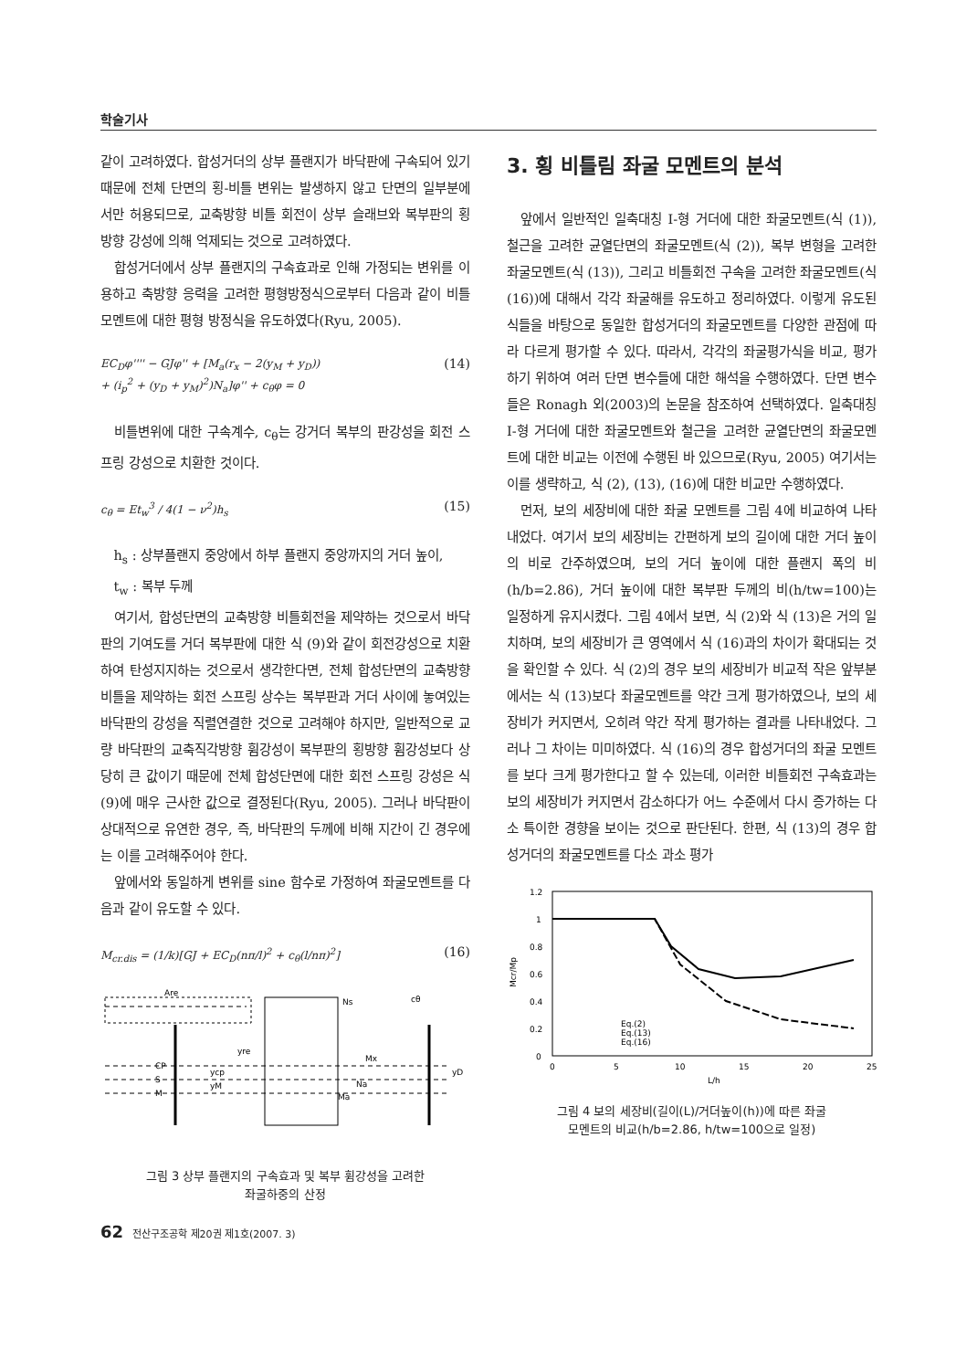학술기사
같이 고려하였다. 합성거더의 상부 플랜지가 바닥판에 구속되어 있기 때문에 전체 단면의 횡-비틀 변위는 발생하지 않고 단면의 일부분에서만 허용되므로, 교축방향 비틀 회전이 상부 슬래브와 복부판의 횡방향 강성에 의해 억제되는 것으로 고려하였다.
합성거더에서 상부 플랜지의 구속효과로 인해 가정되는 변위를 이용하고 축방향 응력을 고려한 평형방정식으로부터 다음과 같이 비틀모멘트에 대한 평형 방정식을 유도하였다(Ryu, 2005).
EC<sub>D</sub>φ'''' − GJφ'' + [M<sub>a</sub>(r<sub>x</sub> − 2(y<sub>M</sub> + y<sub>D</sub>))
+ (i<sub>p</sub><sup>2</sup> + (y<sub>D</sub> + y<sub>M</sub>)<sup>2</sup>)N<sub>a</sub>]φ'' + c<sub>θ</sub>φ = 0
(14)
비틀변위에 대한 구속계수, c<sub>θ</sub>는 강거더 복부의 판강성을 회전 스프링 강성으로 치환한 것이다.
c<sub>θ</sub> = Et<sub>w</sub><sup>3</sup> / 4(1 − ν<sup>2</sup>)h<sub>s</sub>
(15)
h<sub>s</sub> : 상부플랜지 중앙에서 하부 플랜지 중앙까지의 거더 높이,
t<sub>w</sub> : 복부 두께
여기서, 합성단면의 교축방향 비틀회전을 제약하는 것으로서 바닥판의 기여도를 거더 복부판에 대한 식 (9)와 같이 회전강성으로 치환하여 탄성지지하는 것으로서 생각한다면, 전체 합성단면의 교축방향 비틀을 제약하는 회전 스프링 상수는 복부판과 거더 사이에 놓여있는 바닥판의 강성을 직렬연결한 것으로 고려해야 하지만, 일반적으로 교량 바닥판의 교축직각방향 휨강성이 복부판의 횡방향 휨강성보다 상당히 큰 값이기 때문에 전체 합성단면에 대한 회전 스프링 강성은 식 (9)에 매우 근사한 값으로 결정된다(Ryu, 2005). 그러나 바닥판이 상대적으로 유연한 경우, 즉, 바닥판의 두께에 비해 지간이 긴 경우에는 이를 고려해주어야 한다.
앞에서와 동일하게 변위를 sine 함수로 가정하여 좌굴모멘트를 다음과 같이 유도할 수 있다.
M<sub>cr.dis</sub> = (1/k)[GJ + EC<sub>D</sub>(nπ/l)<sup>2</sup> + c<sub>θ</sub>(l/nπ)<sup>2</sup>]
(16)
Are
Ns
cθ
yre
CP
S
M
ycp
yM
Mx
Na
Ma
yD
그림 3 상부 플랜지의 구속효과 및 복부 휨강성을 고려한
좌굴하중의 산정
3. 횡 비틀림 좌굴 모멘트의 분석
앞에서 일반적인 일축대칭 I-형 거더에 대한 좌굴모멘트(식 (1)), 철근을 고려한 균열단면의 좌굴모멘트(식 (2)), 복부 변형을 고려한 좌굴모멘트(식 (13)), 그리고 비틀회전 구속을 고려한 좌굴모멘트(식 (16))에 대해서 각각 좌굴해를 유도하고 정리하였다. 이렇게 유도된 식들을 바탕으로 동일한 합성거더의 좌굴모멘트를 다양한 관점에 따라 다르게 평가할 수 있다. 따라서, 각각의 좌굴평가식을 비교, 평가하기 위하여 여러 단면 변수들에 대한 해석을 수행하였다. 단면 변수들은 Ronagh 외(2003)의 논문을 참조하여 선택하였다. 일축대칭 I-형 거더에 대한 좌굴모멘트와 철근을 고려한 균열단면의 좌굴모멘트에 대한 비교는 이전에 수행된 바 있으므로(Ryu, 2005) 여기서는 이를 생략하고, 식 (2), (13), (16)에 대한 비교만 수행하였다.
먼저, 보의 세장비에 대한 좌굴 모멘트를 그림 4에 비교하여 나타내었다. 여기서 보의 세장비는 간편하게 보의 길이에 대한 거더 높이의 비로 간주하였으며, 보의 거더 높이에 대한 플랜지 폭의 비(h/b=2.86), 거더 높이에 대한 복부판 두께의 비(h/tw=100)는 일정하게 유지시켰다. 그림 4에서 보면, 식 (2)와 식 (13)은 거의 일치하며, 보의 세장비가 큰 영역에서 식 (16)과의 차이가 확대되는 것을 확인할 수 있다. 식 (2)의 경우 보의 세장비가 비교적 작은 앞부분에서는 식 (13)보다 좌굴모멘트를 약간 크게 평가하였으나, 보의 세장비가 커지면서, 오히려 약간 작게 평가하는 결과를 나타내었다. 그러나 그 차이는 미미하였다. 식 (16)의 경우 합성거더의 좌굴 모멘트를 보다 크게 평가한다고 할 수 있는데, 이러한 비틀회전 구속효과는 보의 세장비가 커지면서 감소하다가 어느 수준에서 다시 증가하는 다소 특이한 경향을 보이는 것으로 판단된다. 한편, 식 (13)의 경우 합성거더의 좌굴모멘트를 다소 과소 평가
1.2
1
0.8
0.6
0.4
0.2
0
0
5
10
15
20
25
L/h
Mcr/Mp
Eq.(2)
Eq.(13)
Eq.(16)
그림 4 보의 세장비(길이(L)/거더높이(h))에 따른 좌굴
모멘트의 비교(h/b=2.86, h/tw=100으로 일정)
62 전산구조공학 제20권 제1호(2007. 3)